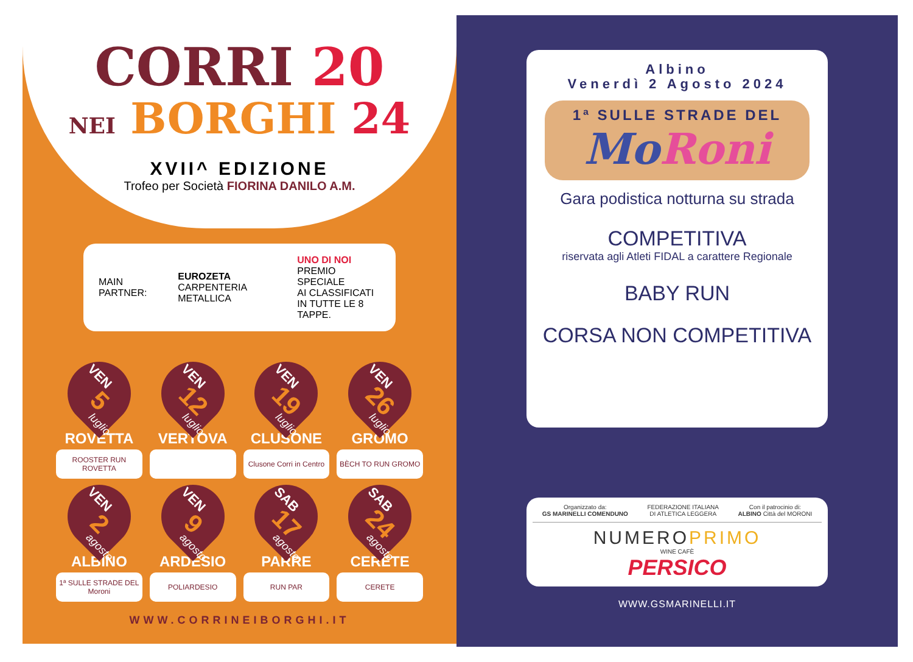CORRI 20
NEI BORGHI 24
XVII^ EDIZIONE
Trofeo per Società FIORINA DANILO A.M.
MAIN PARTNER:
EUROZETA
CARPENTERIA METALLICA
UNO DI NOI
PREMIO SPECIALE
AI CLASSIFICATI
IN TUTTE LE 8 TAPPE.
VEN
5
luglio
ROVETTA
ROOSTER RUN ROVETTA
VEN
12
luglio
VERTOVA
VEN
19
luglio
CLUSONE
Clusone Corri in Centro
VEN
26
luglio
GROMO
BÈCH TO RUN GROMO
VEN
2
agosto
ALBINO
1ª SULLE STRADE DEL Moroni
VEN
9
agosto
ARDESIO
POLIARDESIO
SAB
17
agosto
PARRE
RUN PAR
SAB
24
agosto
CERETE
CERETE
WWW.CORRINEIBORGHI.IT
Albino
Venerdì 2 Agosto 2024
1ª SULLE STRADE DEL
MoRoni
Gara podistica notturna su strada
COMPETITIVA
riservata agli Atleti FIDAL a carattere Regionale
BABY RUN
CORSA NON COMPETITIVA
Organizzato da:
GS MARINELLI COMENDUNO
FEDERAZIONE ITALIANA
DI ATLETICA LEGGERA
Con il patrocinio di:
ALBINO Città del MORONI
NUMEROPRIMO
WINE CAFÈ
PERSICO
WWW.GSMARINELLI.IT